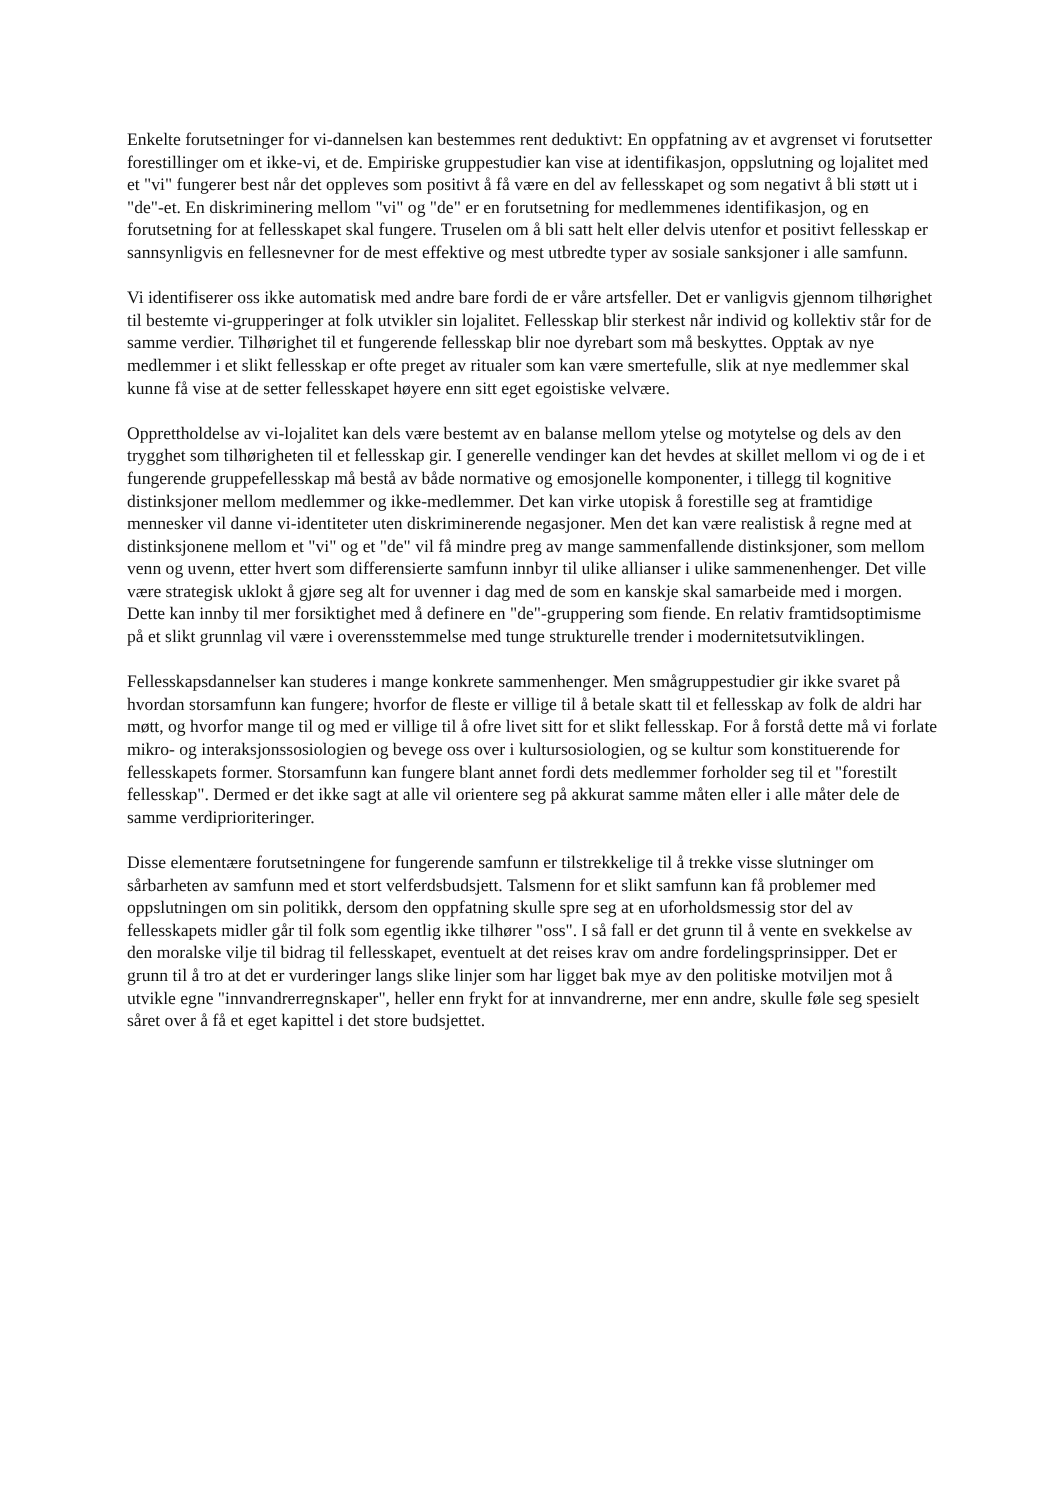Enkelte forutsetninger for vi-dannelsen kan bestemmes rent deduktivt: En oppfatning av et avgrenset vi forutsetter forestillinger om et ikke-vi, et de. Empiriske gruppestudier kan vise at identifikasjon, oppslutning og lojalitet med et "vi" fungerer best når det oppleves som positivt å få være en del av fellesskapet og som negativt å bli støtt ut i "de"-et. En diskriminering mellom "vi" og "de" er en forutsetning for medlemmenes identifikasjon, og en forutsetning for at fellesskapet skal fungere. Truselen om å bli satt helt eller delvis utenfor et positivt fellesskap er sannsynligvis en fellesnevner for de mest effektive og mest utbredte typer av sosiale sanksjoner i alle samfunn.
Vi identifiserer oss ikke automatisk med andre bare fordi de er våre artsfeller. Det er vanligvis gjennom tilhørighet til bestemte vi-grupperinger at folk utvikler sin lojalitet. Fellesskap blir sterkest når individ og kollektiv står for de samme verdier. Tilhørighet til et fungerende fellesskap blir noe dyrebart som må beskyttes. Opptak av nye medlemmer i et slikt fellesskap er ofte preget av ritualer som kan være smertefulle, slik at nye medlemmer skal kunne få vise at de setter fellesskapet høyere enn sitt eget egoistiske velvære.
Opprettholdelse av vi-lojalitet kan dels være bestemt av en balanse mellom ytelse og motytelse og dels av den trygghet som tilhørigheten til et fellesskap gir. I generelle vendinger kan det hevdes at skillet mellom vi og de i et fungerende gruppefellesskap må bestå av både normative og emosjonelle komponenter, i tillegg til kognitive distinksjoner mellom medlemmer og ikke-medlemmer. Det kan virke utopisk å forestille seg at framtidige mennesker vil danne vi-identiteter uten diskriminerende negasjoner. Men det kan være realistisk å regne med at distinksjonene mellom et "vi" og et "de" vil få mindre preg av mange sammenfallende distinksjoner, som mellom venn og uvenn, etter hvert som differensierte samfunn innbyr til ulike allianser i ulike sammenenhenger. Det ville være strategisk uklokt å gjøre seg alt for uvenner i dag med de som en kanskje skal samarbeide med i morgen. Dette kan innby til mer forsiktighet med å definere en "de"-gruppering som fiende. En relativ framtidsoptimisme på et slikt grunnlag vil være i overensstemmelse med tunge strukturelle trender i modernitetsutviklingen.
Fellesskapsdannelser kan studeres i mange konkrete sammenhenger. Men smågruppestudier gir ikke svaret på hvordan storsamfunn kan fungere; hvorfor de fleste er villige til å betale skatt til et fellesskap av folk de aldri har møtt, og hvorfor mange til og med er villige til å ofre livet sitt for et slikt fellesskap. For å forstå dette må vi forlate mikro- og interaksjonssosiologien og bevege oss over i kultursosiologien, og se kultur som konstituerende for fellesskapets former. Storsamfunn kan fungere blant annet fordi dets medlemmer forholder seg til et "forestilt fellesskap". Dermed er det ikke sagt at alle vil orientere seg på akkurat samme måten eller i alle måter dele de samme verdiprioriteringer.
Disse elementære forutsetningene for fungerende samfunn er tilstrekkelige til å trekke visse slutninger om sårbarheten av samfunn med et stort velferdsbudsjett. Talsmenn for et slikt samfunn kan få problemer med oppslutningen om sin politikk, dersom den oppfatning skulle spre seg at en uforholdsmessig stor del av fellesskapets midler går til folk som egentlig ikke tilhører "oss". I så fall er det grunn til å vente en svekkelse av den moralske vilje til bidrag til fellesskapet, eventuelt at det reises krav om andre fordelingsprinsipper. Det er grunn til å tro at det er vurderinger langs slike linjer som har ligget bak mye av den politiske motviljen mot å utvikle egne "innvandrerregnskaper", heller enn frykt for at innvandrerne, mer enn andre, skulle føle seg spesielt såret over å få et eget kapittel i det store budsjettet.